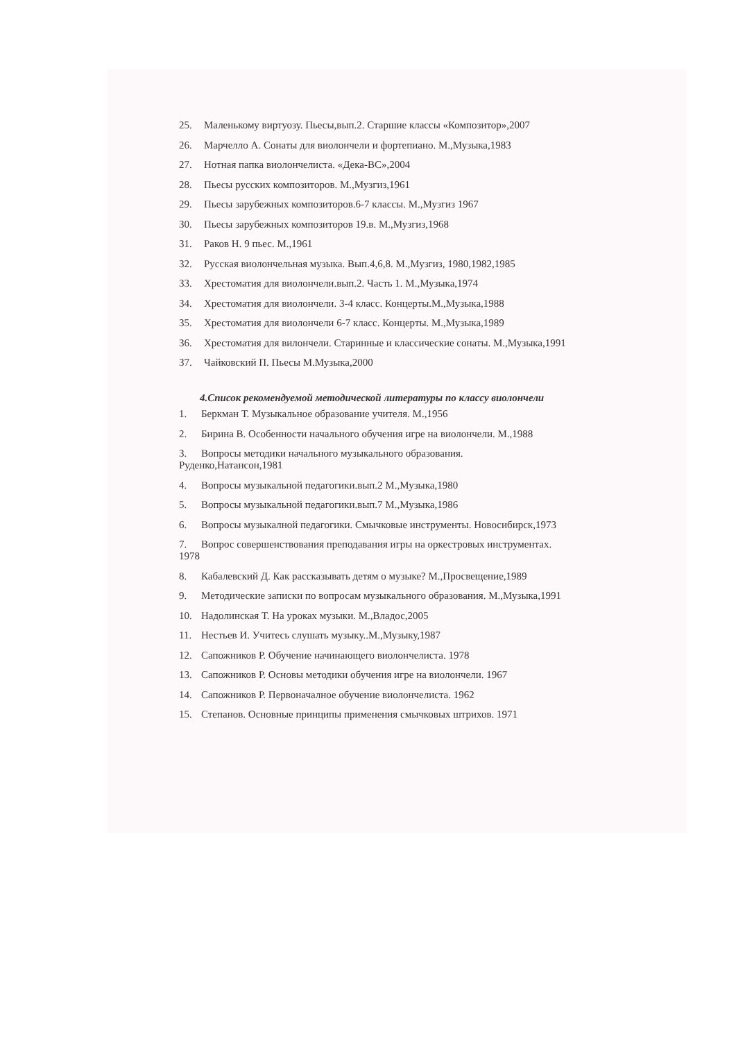25. Маленькому виртуозу. Пьесы,вып.2. Старшие классы «Композитор»,2007
26. Марчелло А. Сонаты для виолончели и фортепиано. М.,Музыка,1983
27. Нотная папка виолончелиста. «Дека-ВС»,2004
28. Пьесы русских композиторов. М.,Музгиз,1961
29. Пьесы зарубежных композиторов.6-7 классы. М.,Музгиз 1967
30. Пьесы зарубежных композиторов 19.в. М.,Музгиз,1968
31. Раков Н. 9 пьес. М.,1961
32. Русская виолончельная музыка. Вып.4,6,8. М.,Музгиз, 1980,1982,1985
33. Хрестоматия для виолончели.вып.2. Часть 1. М.,Музыка,1974
34. Хрестоматия для виолончели. 3-4 класс. Концерты.М.,Музыка,1988
35. Хрестоматия для виолончели 6-7 класс. Концерты. М.,Музыка,1989
36. Хрестоматия для вилончели. Старинные и классические сонаты. М.,Музыка,1991
37. Чайковский П. Пьесы М.Музыка,2000
4.Список рекомендуемой методической литературы по классу виолончели
1. Беркман Т. Музыкальное образование учителя. М.,1956
2. Бирина В. Особенности начального обучения игре на виолончели. М.,1988
3. Вопросы методики начального музыкального образования.
Руденко,Натансон,1981
4. Вопросы музыкальной педагогики.вып.2 М.,Музыка,1980
5. Вопросы музыкальной педагогики.вып.7 М.,Музыка,1986
6. Вопросы музыкалной педагогики. Смычковые инструменты. Новосибирск,1973
7. Вопрос совершенствования преподавания игры на оркестровых инструментах.
1978
8. Кабалевский Д. Как рассказывать детям о музыке? М.,Просвещение,1989
9. Методические записки по вопросам музыкального образования. М.,Музыка,1991
10. Надолинская Т. На уроках музыки. М.,Владос,2005
11. Нестьев И. Учитесь слушать музыку..М.,Музыку,1987
12. Сапожников Р. Обучение начинающего виолончелиста. 1978
13. Сапожников Р. Основы методики обучения игре на виолончели. 1967
14. Сапожников Р. Первоначалное обучение виолончелиста. 1962
15. Степанов. Основные принципы применения смычковых штрихов. 1971